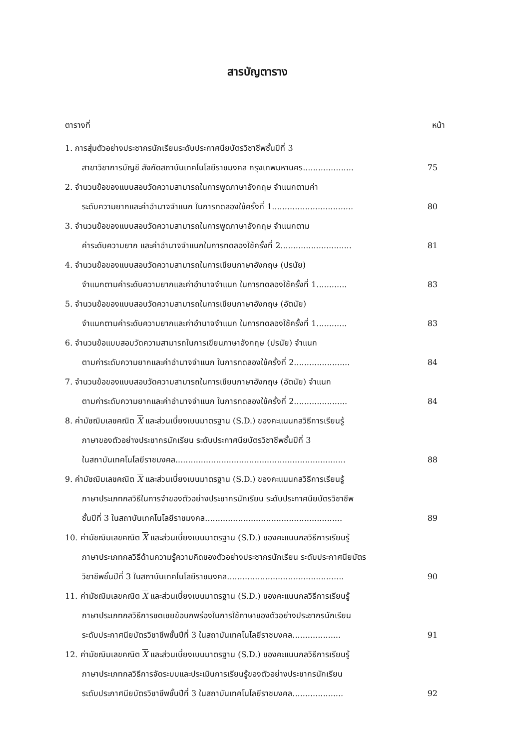สารบัญตาราง
ตารางที่ หน้า
1. การสุ่มตัวอย่างประชากรนักเรียนระดับประกาศนียบัตรวิชาชีพชั้นปีที่ 3
สาขาวิชาการบัญชี สังกัดสถาบันเทคโนโลยีราชมงคล กรุงเทพมหานคร.................... 75
2. จำนวนข้อของแบบสอบวัดความสามารถในการพูดภาษาอังกฤษ จำแนกตามค่า
ระดับความยากและค่าอำนาจจำแนก ในการทดลองใช้ครั้งที่ 1................................ 80
3. จำนวนข้อของแบบสอบวัดความสามารถในการพูดภาษาอังกฤษ จำแนกตาม
ค่าระดับความยาก และค่าอำนาจจำแนกในการทดลองใช้ครั้งที่ 2............................ 81
4. จำนวนข้อของแบบสอบวัดความสามารถในการเขียนภาษาอังกฤษ (ปรนัย)
จำแนกตามค่าระดับความยากและค่าอำนาจจำแนก ในการทดลองใช้ครั้งที่ 1............ 83
5. จำนวนข้อของแบบสอบวัดความสามารถในการเขียนภาษาอังกฤษ (อัตนัย)
จำแนกตามค่าระดับความยากและค่าอำนาจจำแนก ในการทดลองใช้ครั้งที่ 1............ 83
6. จำนวนข้อแบบสอบวัดความสามารถในการเขียนภาษาอังกฤษ (ปรนัย) จำแนก
ตามค่าระดับความยากและค่าอำนาจจำแนก ในการทดลองใช้ครั้งที่ 2...................... 84
7. จำนวนข้อของแบบสอบวัดความสามารถในการเขียนภาษาอังกฤษ (อัตนัย) จำแนก
ตามค่าระดับความยากและค่าอำนาจจำแนก ในการทดลองใช้ครั้งที่ 2..................... 84
8. ค่ามัชฌิมเลขคณิต X และส่วนเบี่ยงเบนมาตรฐาน (S.D.) ของคะแนนกลวิธีการเรียนรู้
ภาษาของตัวอย่างประชากรนักเรียน ระดับประกาศนียบัตรวิชาชีพชั้นปีที่ 3
ในสถาบันเทคโนโลยีราชมงคล................................................................... 88
9. ค่ามัชฌิมเลขคณิต X และส่วนเบี่ยงเบนมาตรฐาน (S.D.) ของคะแนนกลวิธีการเรียนรู้
ภาษาประเภทกลวิธีในการจำของตัวอย่างประชากรนักเรียน ระดับประกาศนียบัตรวิชาชีพ
ชั้นปีที่ 3 ในสถาบันเทคโนโลยีราชมงคล...................................................... 89
10. ค่ามัชฌิมเลขคณิต X และส่วนเบี่ยงเบนมาตรฐาน (S.D.) ของคะแนนกลวิธีการเรียนรู้
ภาษาประเภทกลวิธีด้านความรู้ความคิดของตัวอย่างประชากรนักเรียน ระดับประกาศนียบัตร
วิชาชีพชั้นปีที่ 3 ในสถาบันเทคโนโลยีราชมงคล.............................................. 90
11. ค่ามัชฌิมเลขคณิต X และส่วนเบี่ยงเบนมาตรฐาน (S.D.) ของคะแนนกลวิธีการเรียนรู้
ภาษาประเภทกลวิธีการชดเชยข้อบกพร่องในการใช้ภาษาของตัวอย่างประชากรนักเรียน
ระดับประกาศนียบัตรวิชาชีพชั้นปีที่ 3 ในสถาบันเทคโนโลยีราชมงคล................... 91
12. ค่ามัชฌิมเลขคณิต X และส่วนเบี่ยงเบนมาตรฐาน (S.D.) ของคะแนนกลวิธีการเรียนรู้
ภาษาประเภทกลวิธีการจัดระบบและประเมินการเรียนรู้ของตัวอย่างประชากรนักเรียน
ระดับประกาศนียบัตรวิชาชีพชั้นปีที่ 3 ในสถาบันเทคโนโลยีราชมงคล.................... 92